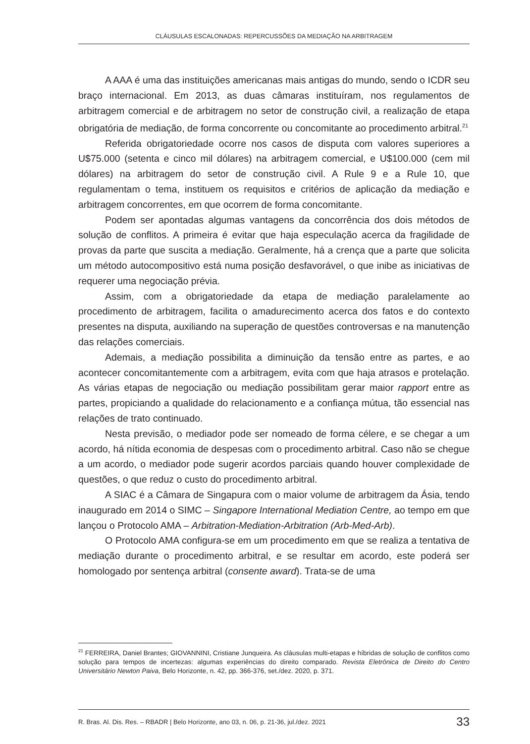CLÁUSULAS ESCALONADAS: REPERCUSSÕES DA MEDIAÇÃO NA ARBITRAGEM
A AAA é uma das instituições americanas mais antigas do mundo, sendo o ICDR seu braço internacional. Em 2013, as duas câmaras instituíram, nos regulamentos de arbitragem comercial e de arbitragem no setor de construção civil, a realização de etapa obrigatória de mediação, de forma concorrente ou concomitante ao procedimento arbitral.<sup>21</sup>
Referida obrigatoriedade ocorre nos casos de disputa com valores superiores a U$75.000 (setenta e cinco mil dólares) na arbitragem comercial, e U$100.000 (cem mil dólares) na arbitragem do setor de construção civil. A Rule 9 e a Rule 10, que regulamentam o tema, instituem os requisitos e critérios de aplicação da mediação e arbitragem concorrentes, em que ocorrem de forma concomitante.
Podem ser apontadas algumas vantagens da concorrência dos dois métodos de solução de conflitos. A primeira é evitar que haja especulação acerca da fragilidade de provas da parte que suscita a mediação. Geralmente, há a crença que a parte que solicita um método autocompositivo está numa posição desfavorável, o que inibe as iniciativas de requerer uma negociação prévia.
Assim, com a obrigatoriedade da etapa de mediação paralelamente ao procedimento de arbitragem, facilita o amadurecimento acerca dos fatos e do contexto presentes na disputa, auxiliando na superação de questões controversas e na manutenção das relações comerciais.
Ademais, a mediação possibilita a diminuição da tensão entre as partes, e ao acontecer concomitantemente com a arbitragem, evita com que haja atrasos e protelação. As várias etapas de negociação ou mediação possibilitam gerar maior rapport entre as partes, propiciando a qualidade do relacionamento e a confiança mútua, tão essencial nas relações de trato continuado.
Nesta previsão, o mediador pode ser nomeado de forma célere, e se chegar a um acordo, há nítida economia de despesas com o procedimento arbitral. Caso não se chegue a um acordo, o mediador pode sugerir acordos parciais quando houver complexidade de questões, o que reduz o custo do procedimento arbitral.
A SIAC é a Câmara de Singapura com o maior volume de arbitragem da Ásia, tendo inaugurado em 2014 o SIMC – Singapore International Mediation Centre, ao tempo em que lançou o Protocolo AMA – Arbitration-Mediation-Arbitration (Arb-Med-Arb).
O Protocolo AMA configura-se em um procedimento em que se realiza a tentativa de mediação durante o procedimento arbitral, e se resultar em acordo, este poderá ser homologado por sentença arbitral (consente award). Trata-se de uma
<sup>21</sup> FERREIRA, Daniel Brantes; GIOVANNINI, Cristiane Junqueira. As cláusulas multi-etapas e híbridas de solução de conflitos como solução para tempos de incertezas: algumas experiências do direito comparado. Revista Eletrônica de Direito do Centro Universitário Newton Paiva, Belo Horizonte, n. 42, pp. 366-376, set./dez. 2020, p. 371.
R. Bras. Al. Dis. Res. – RBADR | Belo Horizonte, ano 03, n. 06, p. 21-36, jul./dez. 2021 33